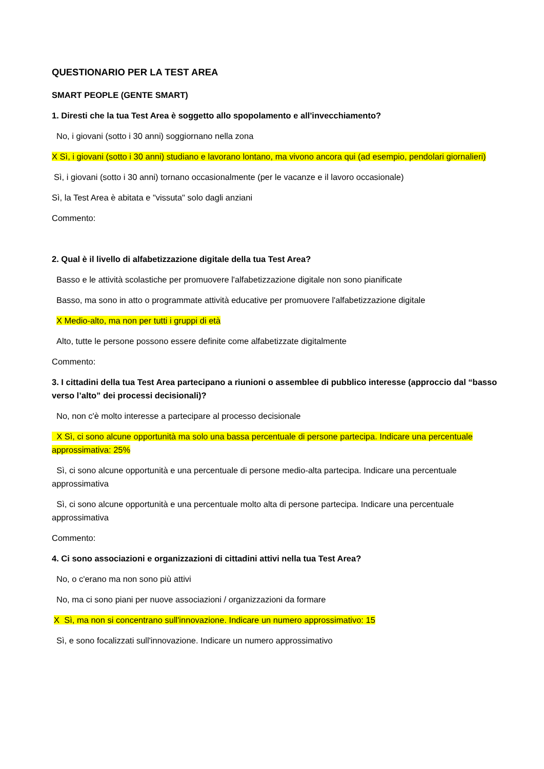QUESTIONARIO PER LA TEST AREA
SMART PEOPLE (GENTE SMART)
1. Diresti che la tua Test Area è soggetto allo spopolamento e all'invecchiamento?
No, i giovani (sotto i 30 anni) soggiornano nella zona
X Sì, i giovani (sotto i 30 anni) studiano e lavorano lontano, ma vivono ancora qui (ad esempio, pendolari giornalieri)
Sì, i giovani (sotto i 30 anni) tornano occasionalmente (per le vacanze e il lavoro occasionale)
Sì, la Test Area è abitata e "vissuta" solo dagli anziani
Commento:
2. Qual è il livello di alfabetizzazione digitale della tua Test Area?
Basso e le attività scolastiche per promuovere l'alfabetizzazione digitale non sono pianificate
Basso, ma sono in atto o programmate attività educative per promuovere l'alfabetizzazione digitale
X Medio-alto, ma non per tutti i gruppi di età
Alto, tutte le persone possono essere definite come alfabetizzate digitalmente
Commento:
3. I cittadini della tua Test Area partecipano a riunioni o assemblee di pubblico interesse (approccio dal “basso verso l’alto” dei processi decisionali)?
No, non c'è molto interesse a partecipare al processo decisionale
X Sì, ci sono alcune opportunità ma solo una bassa percentuale di persone partecipa. Indicare una percentuale approssimativa: 25%
Sì, ci sono alcune opportunità e una percentuale di persone medio-alta partecipa. Indicare una percentuale approssimativa
Sì, ci sono alcune opportunità e una percentuale molto alta di persone partecipa. Indicare una percentuale approssimativa
Commento:
4. Ci sono associazioni e organizzazioni di cittadini attivi nella tua Test Area?
No, o c'erano ma non sono più attivi
No, ma ci sono piani per nuove associazioni / organizzazioni da formare
X Sì, ma non si concentrano sull'innovazione. Indicare un numero approssimativo: 15
Sì, e sono focalizzati sull'innovazione. Indicare un numero approssimativo